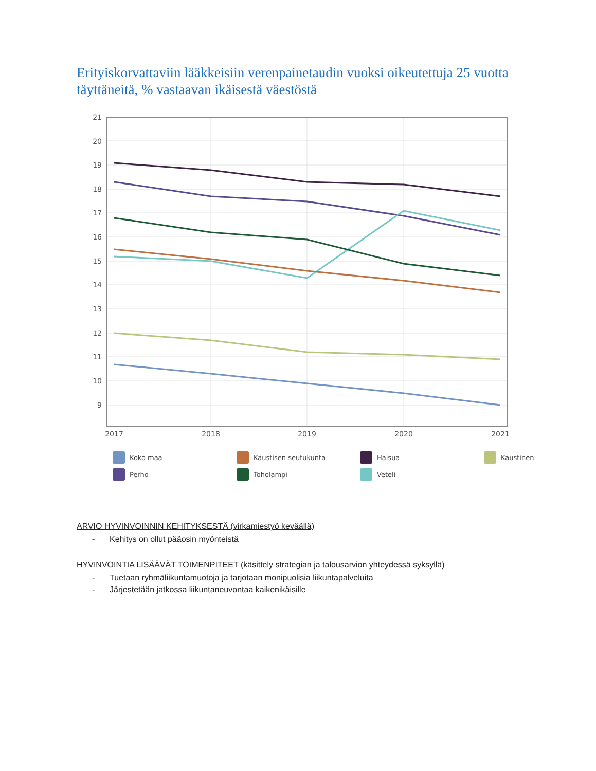Erityiskorvattaviin lääkkeisiin verenpainetaudin vuoksi oikeutettuja 25 vuotta täyttäneitä, % vastaavan ikäisestä väestöstä
21
20
19
18
17
16
15
14
13
12
11
10
9
2017
2018
2019
2020
2021
Koko maa
Kaustisen seutukunta
Halsua
Kaustinen
Perho
Toholampi
Veteli
ARVIO HYVINVOINNIN KEHITYKSESTÄ (virkamiestyö keväällä)
- Kehitys on ollut pääosin myönteistä
HYVINVOINTIA LISÄÄVÄT TOIMENPITEET (käsittely strategian ja talousarvion yhteydessä syksyllä)
- Tuetaan ryhmäliikuntamuotoja ja tarjotaan monipuolisia liikuntapalveluita
- Järjestetään jatkossa liikuntaneuvontaa kaikenikäisille